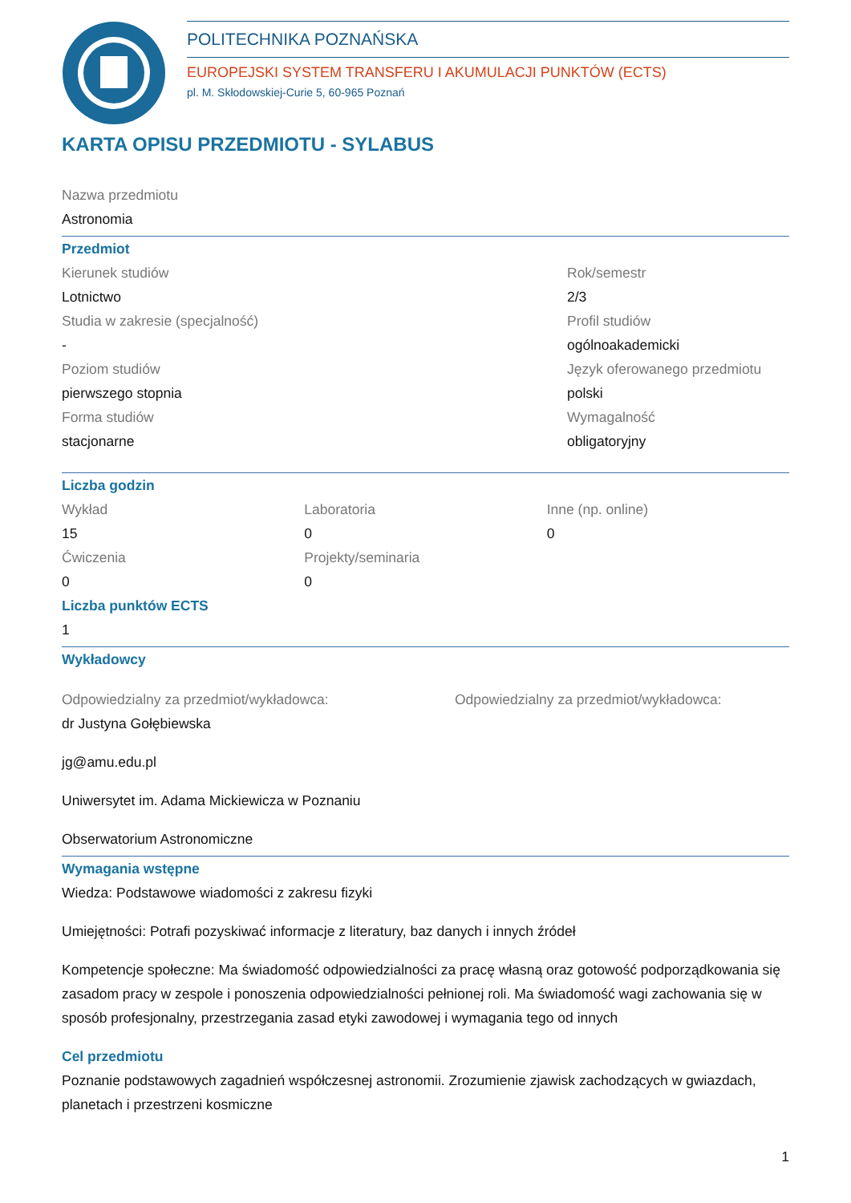POLITECHNIKA POZNAŃSKA
EUROPEJSKI SYSTEM TRANSFERU I AKUMULACJI PUNKTÓW (ECTS)
pl. M. Skłodowskiej-Curie 5, 60-965 Poznań
KARTA OPISU PRZEDMIOTU - SYLABUS
Nazwa przedmiotu
Astronomia
Przedmiot
Kierunek studiów
Lotnictwo
Studia w zakresie (specjalność)
-
Poziom studiów
pierwszego stopnia
Forma studiów
stacjonarne
Rok/semestr
2/3
Profil studiów
ogólnoakademicki
Język oferowanego przedmiotu
polski
Wymagalność
obligatoryjny
Liczba godzin
Wykład
15
Ćwiczenia
0
Laboratoria
0
Projekty/seminaria
0
Inne (np. online)
0
Liczba punktów ECTS
1
Wykładowcy
Odpowiedzialny za przedmiot/wykładowca:
dr Justyna Gołębiewska
jg@amu.edu.pl
Uniwersytet im. Adama Mickiewicza w Poznaniu
Obserwatorium Astronomiczne
Odpowiedzialny za przedmiot/wykładowca:
Wymagania wstępne
Wiedza: Podstawowe wiadomości z zakresu fizyki
Umiejętności: Potrafi pozyskiwać informacje z literatury, baz danych i innych źródeł
Kompetencje społeczne: Ma świadomość odpowiedzialności za pracę własną oraz gotowość podporządkowania się zasadom pracy w zespole i ponoszenia odpowiedzialności pełnionej roli. Ma świadomość wagi zachowania się w sposób profesjonalny, przestrzegania zasad etyki zawodowej i wymagania tego od innych
Cel przedmiotu
Poznanie podstawowych zagadnień współczesnej astronomii. Zrozumienie zjawisk zachodzących w gwiazdach, planetach i przestrzeni kosmiczne
1